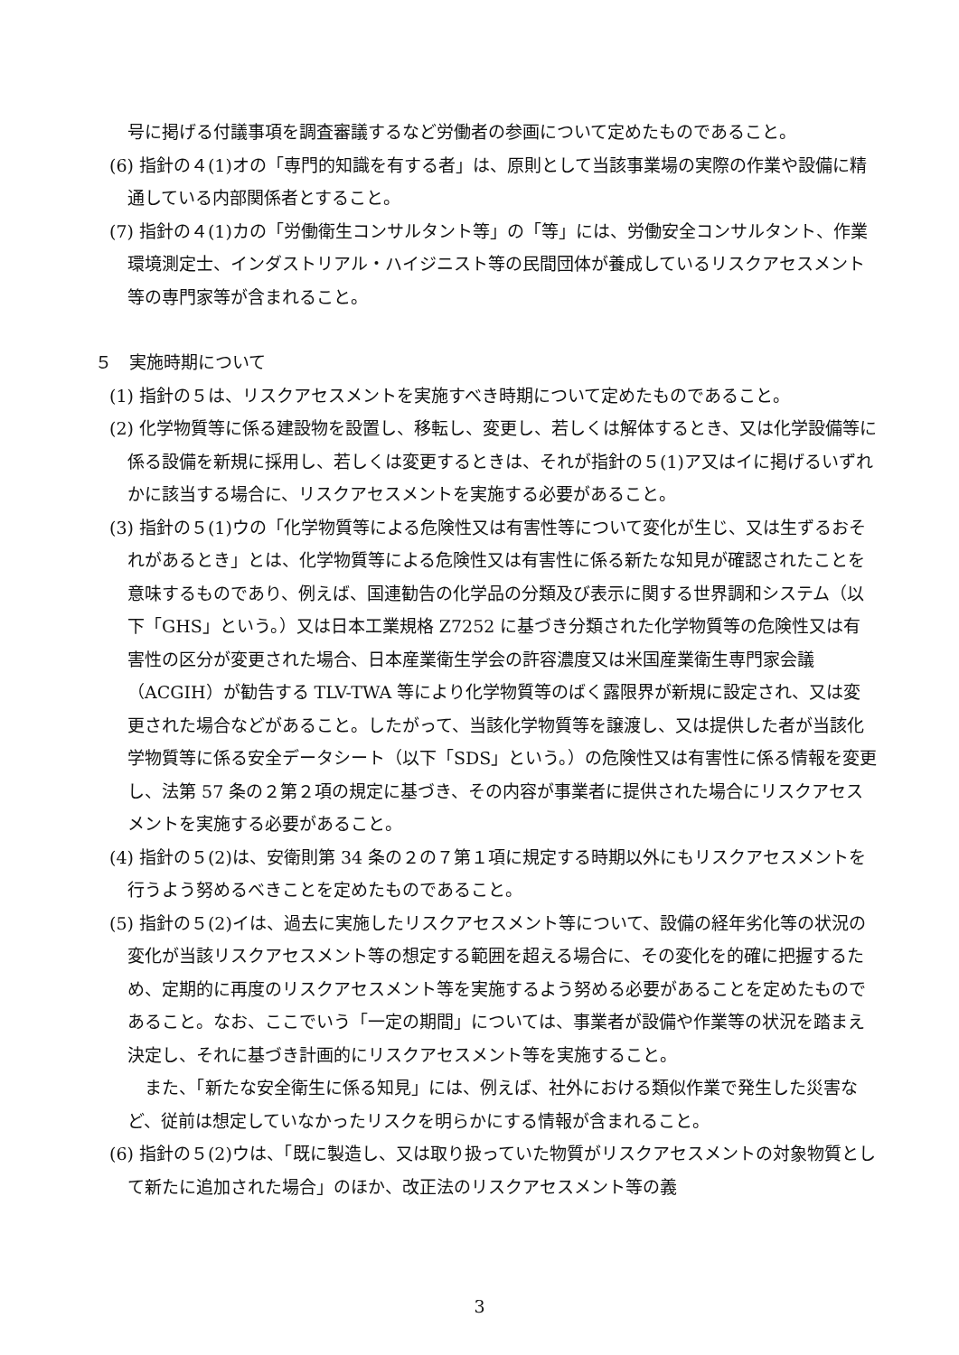号に掲げる付議事項を調査審議するなど労働者の参画について定めたものであること。
(6) 指針の４(1)オの「専門的知識を有する者」は、原則として当該事業場の実際の作業や設備に精通している内部関係者とすること。
(7) 指針の４(1)カの「労働衛生コンサルタント等」の「等」には、労働安全コンサルタント、作業環境測定士、インダストリアル・ハイジニスト等の民間団体が養成しているリスクアセスメント等の専門家等が含まれること。
５　実施時期について
(1) 指針の５は、リスクアセスメントを実施すべき時期について定めたものであること。
(2) 化学物質等に係る建設物を設置し、移転し、変更し、若しくは解体するとき、又は化学設備等に係る設備を新規に採用し、若しくは変更するときは、それが指針の５(1)ア又はイに掲げるいずれかに該当する場合に、リスクアセスメントを実施する必要があること。
(3) 指針の５(1)ウの「化学物質等による危険性又は有害性等について変化が生じ、又は生ずるおそれがあるとき」とは、化学物質等による危険性又は有害性に係る新たな知見が確認されたことを意味するものであり、例えば、国連勧告の化学品の分類及び表示に関する世界調和システム（以下「GHS」という。）又は日本工業規格 Z7252 に基づき分類された化学物質等の危険性又は有害性の区分が変更された場合、日本産業衛生学会の許容濃度又は米国産業衛生専門家会議（ACGIH）が勧告する TLV-TWA 等により化学物質等のばく露限界が新規に設定され、又は変更された場合などがあること。したがって、当該化学物質等を譲渡し、又は提供した者が当該化学物質等に係る安全データシート（以下「SDS」という。）の危険性又は有害性に係る情報を変更し、法第 57 条の２第２項の規定に基づき、その内容が事業者に提供された場合にリスクアセスメントを実施する必要があること。
(4) 指針の５(2)は、安衛則第 34 条の２の７第１項に規定する時期以外にもリスクアセスメントを行うよう努めるべきことを定めたものであること。
(5) 指針の５(2)イは、過去に実施したリスクアセスメント等について、設備の経年劣化等の状況の変化が当該リスクアセスメント等の想定する範囲を超える場合に、その変化を的確に把握するため、定期的に再度のリスクアセスメント等を実施するよう努める必要があることを定めたものであること。なお、ここでいう「一定の期間」については、事業者が設備や作業等の状況を踏まえ決定し、それに基づき計画的にリスクアセスメント等を実施すること。
また、「新たな安全衛生に係る知見」には、例えば、社外における類似作業で発生した災害など、従前は想定していなかったリスクを明らかにする情報が含まれること。
(6) 指針の５(2)ウは、「既に製造し、又は取り扱っていた物質がリスクアセスメントの対象物質として新たに追加された場合」のほか、改正法のリスクアセスメント等の義
3